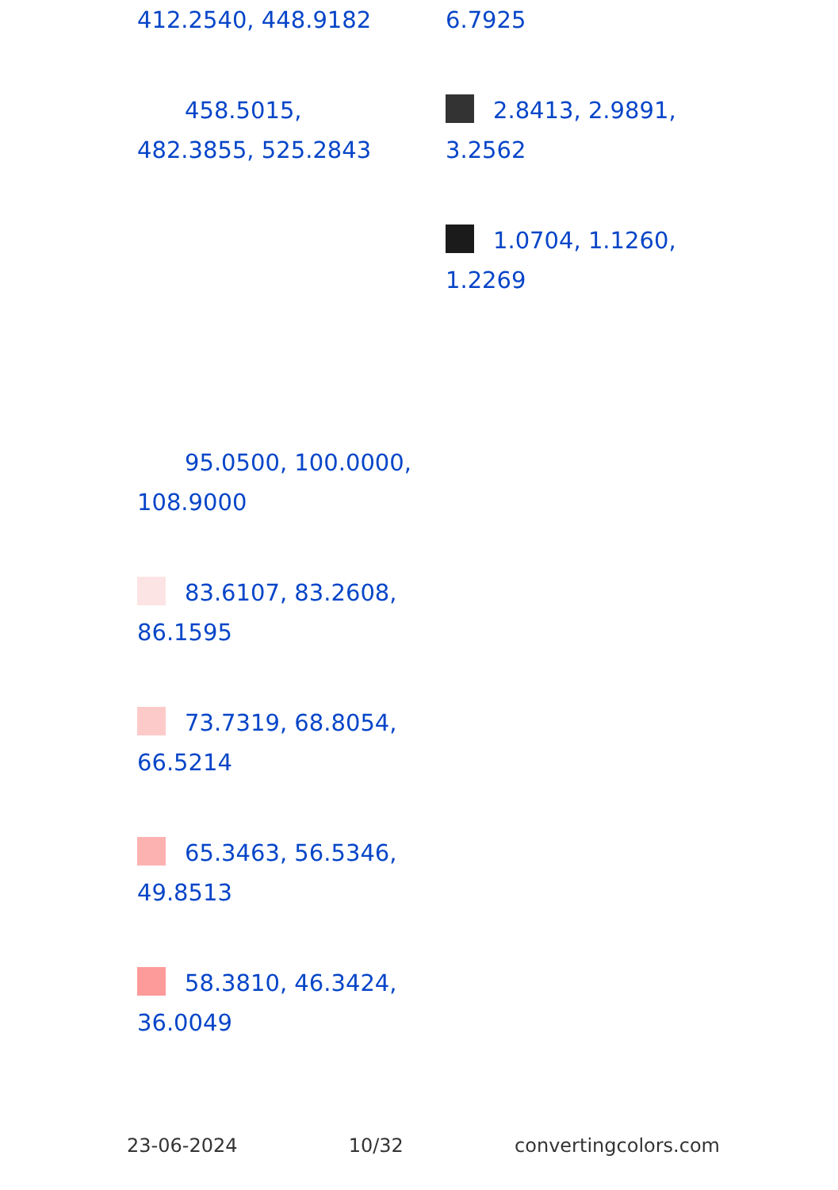412.2540, 448.9182
458.5015, 482.3855, 525.2843
95.0500, 100.0000, 108.9000
83.6107, 83.2608, 86.1595
73.7319, 68.8054, 66.5214
65.3463, 56.5346, 49.8513
58.3810, 46.3424, 36.0049
6.7925
2.8413, 2.9891, 3.2562
1.0704, 1.1260, 1.2269
23-06-2024 10/32 convertingcolors.com